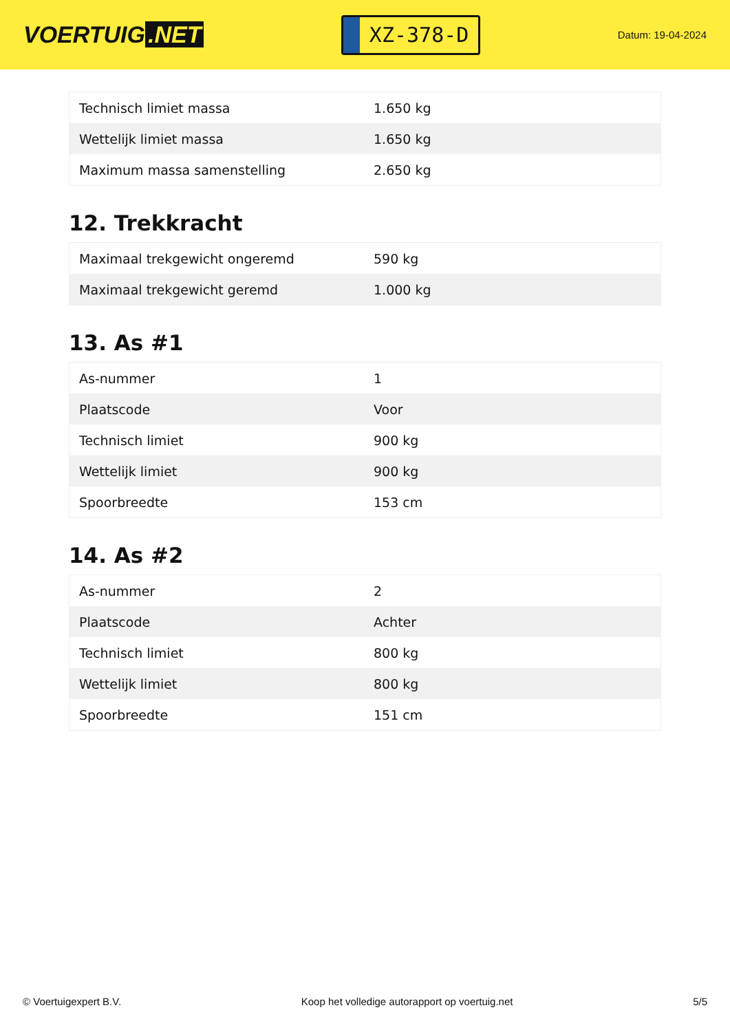VOERTUIG.NET
XZ-378-D
Datum: 19-04-2024
| Technisch limiet massa | 1.650 kg |
| Wettelijk limiet massa | 1.650 kg |
| Maximum massa samenstelling | 2.650 kg |
12. Trekkracht
| Maximaal trekgewicht ongeremd | 590 kg |
| Maximaal trekgewicht geremd | 1.000 kg |
13. As #1
| As-nummer | 1 |
| Plaatscode | Voor |
| Technisch limiet | 900 kg |
| Wettelijk limiet | 900 kg |
| Spoorbreedte | 153 cm |
14. As #2
| As-nummer | 2 |
| Plaatscode | Achter |
| Technisch limiet | 800 kg |
| Wettelijk limiet | 800 kg |
| Spoorbreedte | 151 cm |
© Voertuigexpert B.V. Koop het volledige autorapport op voertuig.net 5/5